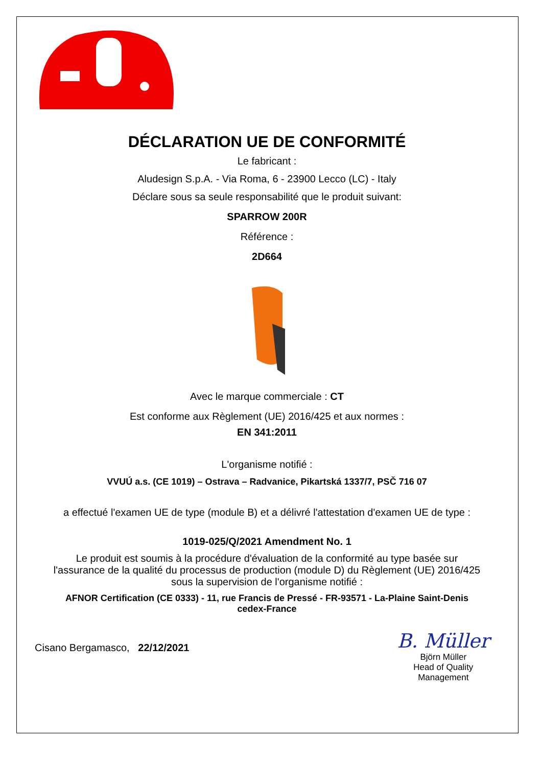DÉCLARATION UE DE CONFORMITÉ
Le fabricant :
Aludesign S.p.A. - Via Roma, 6 - 23900 Lecco (LC) - Italy
Déclare sous sa seule responsabilité que le produit suivant:
SPARROW 200R
Référence :
2D664
Avec le marque commerciale : CT
Est conforme aux Règlement (UE) 2016/425 et aux normes :
EN 341:2011
L'organisme notifié :
VVUÚ a.s. (CE 1019) – Ostrava – Radvanice, Pikartská 1337/7, PSČ 716 07
a effectué l'examen UE de type (module B) et a délivré l'attestation d'examen UE de type :
1019-025/Q/2021 Amendment No. 1
Le produit est soumis à la procédure d'évaluation de la conformité au type basée sur
l'assurance de la qualité du processus de production (module D) du Règlement (UE) 2016/425
sous la supervision de l'organisme notifié :
AFNOR Certification (CE 0333) - 11, rue Francis de Pressé - FR-93571 - La-Plaine Saint-Denis
cedex-France
Cisano Bergamasco, 22/12/2021
B. Müller
Björn Müller
Head of Quality
Management